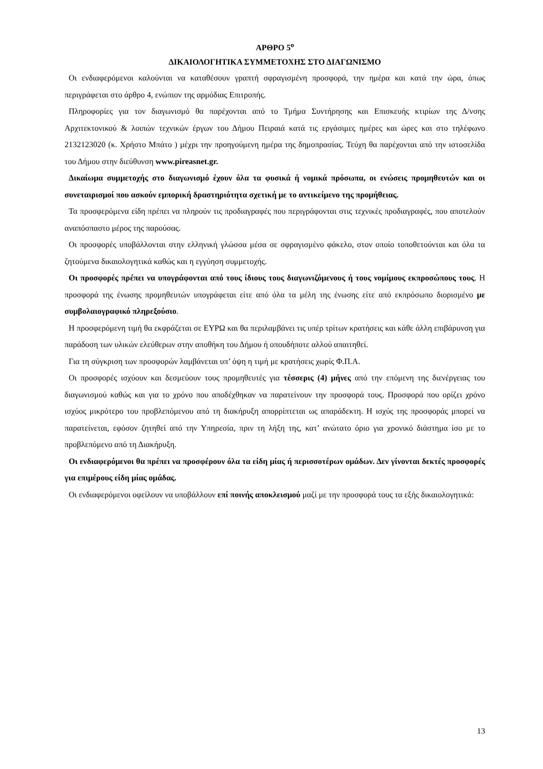ΑΡΘΡΟ 5<sup>ο</sup>
ΔΙΚΑΙΟΛΟΓΗΤΙΚΑ ΣΥΜΜΕΤΟΧΗΣ ΣΤΟ ΔΙΑΓΩΝΙΣΜΟ
Οι ενδιαφερόμενοι καλούνται να καταθέσουν γραπτή σφραγισμένη προσφορά, την ημέρα και κατά την ώρα, όπως περιγράφεται στο άρθρο 4, ενώπιον της αρμόδιας Επιτροπής.
Πληροφορίες για τον διαγωνισμό θα παρέχονται από το Τμήμα Συντήρησης και Επισκευής κτιρίων της Δ/νσης Αρχιτεκτονικού & λοιπών τεχνικών έργων του Δήμου Πειραιά κατά τις εργάσιμες ημέρες και ώρες και στο τηλέφωνο 2132123020 (κ. Χρήστο Μπάτο ) μέχρι την προηγούμενη ημέρα της δημοπρασίας. Τεύχη θα παρέχονται από την ιστοσελίδα του Δήμου στην διεύθυνση www.pireasnet.gr.
Δικαίωμα συμμετοχής στο διαγωνισμό έχουν όλα τα φυσικά ή νομικά πρόσωπα, οι ενώσεις προμηθευτών και οι συνεταιρισμοί που ασκούν εμπορική δραστηριότητα σχετική με το αντικείμενο της προμήθειας.
Τα προσφερόμενα είδη πρέπει να πληρούν τις προδιαγραφές που περιγράφονται στις τεχνικές προδιαγραφές, που αποτελούν αναπόσπαστο μέρος της παρούσας.
Οι προσφορές υποβάλλονται στην ελληνική γλώσσα μέσα σε σφραγισμένο φάκελο, στον οποίο τοποθετούνται και όλα τα ζητούμενα δικαιολογητικά καθώς και η εγγύηση συμμετοχής.
Οι προσφορές πρέπει να υπογράφονται από τους ίδιους τους διαγωνιζόμενους ή τους νομίμους εκπροσώπους τους. Η προσφορά της ένωσης προμηθευτών υπογράφεται είτε από όλα τα μέλη της ένωσης είτε από εκπρόσωπο διορισμένο με συμβολαιογραφικό πληρεξούσιο.
Η προσφερόμενη τιμή θα εκφράζεται σε ΕΥΡΩ και θα περιλαμβάνει τις υπέρ τρίτων κρατήσεις και κάθε άλλη επιβάρυνση για παράδοση των υλικών ελεύθερων στην αποθήκη του Δήμου ή οπουδήποτε αλλού απαιτηθεί.
Για τη σύγκριση των προσφορών λαμβάνεται υπ’ όψη η τιμή με κρατήσεις χωρίς Φ.Π.Α.
Οι προσφορές ισχύουν και δεσμεύουν τους προμηθευτές για τέσσερις (4) μήνες από την επόμενη της διενέργειας του διαγωνισμού καθώς και για το χρόνο που αποδέχθηκαν να παρατείνουν την προσφορά τους. Προσφορά που ορίζει χρόνο ισχύος μικρότερο του προβλεπόμενου από τη διακήρυξη απορρίπτεται ως απαράδεκτη. Η ισχύς της προσφοράς μπορεί να παρατείνεται, εφόσον ζητηθεί από την Υπηρεσία, πριν τη λήξη της, κατ’ ανώτατο όριο για χρονικό διάστημα ίσο με το προβλεπόμενο από τη Διακήρυξη.
Οι ενδιαφερόμενοι θα πρέπει να προσφέρουν όλα τα είδη μίας ή περισσοτέρων ομάδων. Δεν γίνονται δεκτές προσφορές για επιμέρους είδη μίας ομάδας.
Οι ενδιαφερόμενοι οφείλουν να υποβάλλουν επί ποινής αποκλεισμού μαζί με την προσφορά τους τα εξής δικαιολογητικά:
13